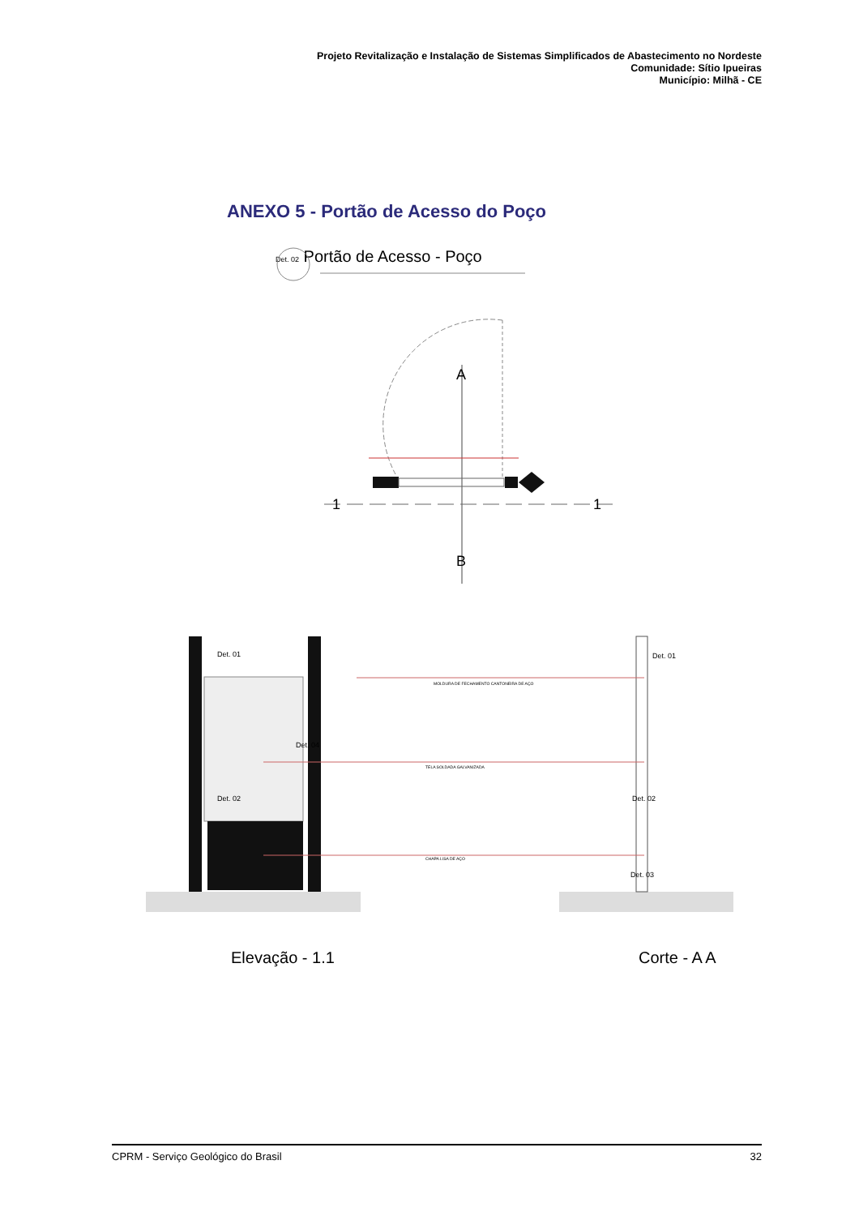Projeto Revitalização e Instalação de Sistemas Simplificados de Abastecimento no Nordeste
Comunidade: Sítio Ipueiras
Município: Milhã - CE
ANEXO 5 - Portão de Acesso do Poço
Det. 02 Portão de Acesso - Poço
A
B
1
1
Det. 01
Det. 01
Det. 02
Det. 02
Det. 04
Det. 03
MOLDURA DE FECHAMENTO CANTONEIRA DE AÇO
TELA SOLDADA GALVANIZADA
CHAPA LISA DE AÇO
Elevação - 1.1 Corte - A A
CPRM - Serviço Geológico do Brasil 32